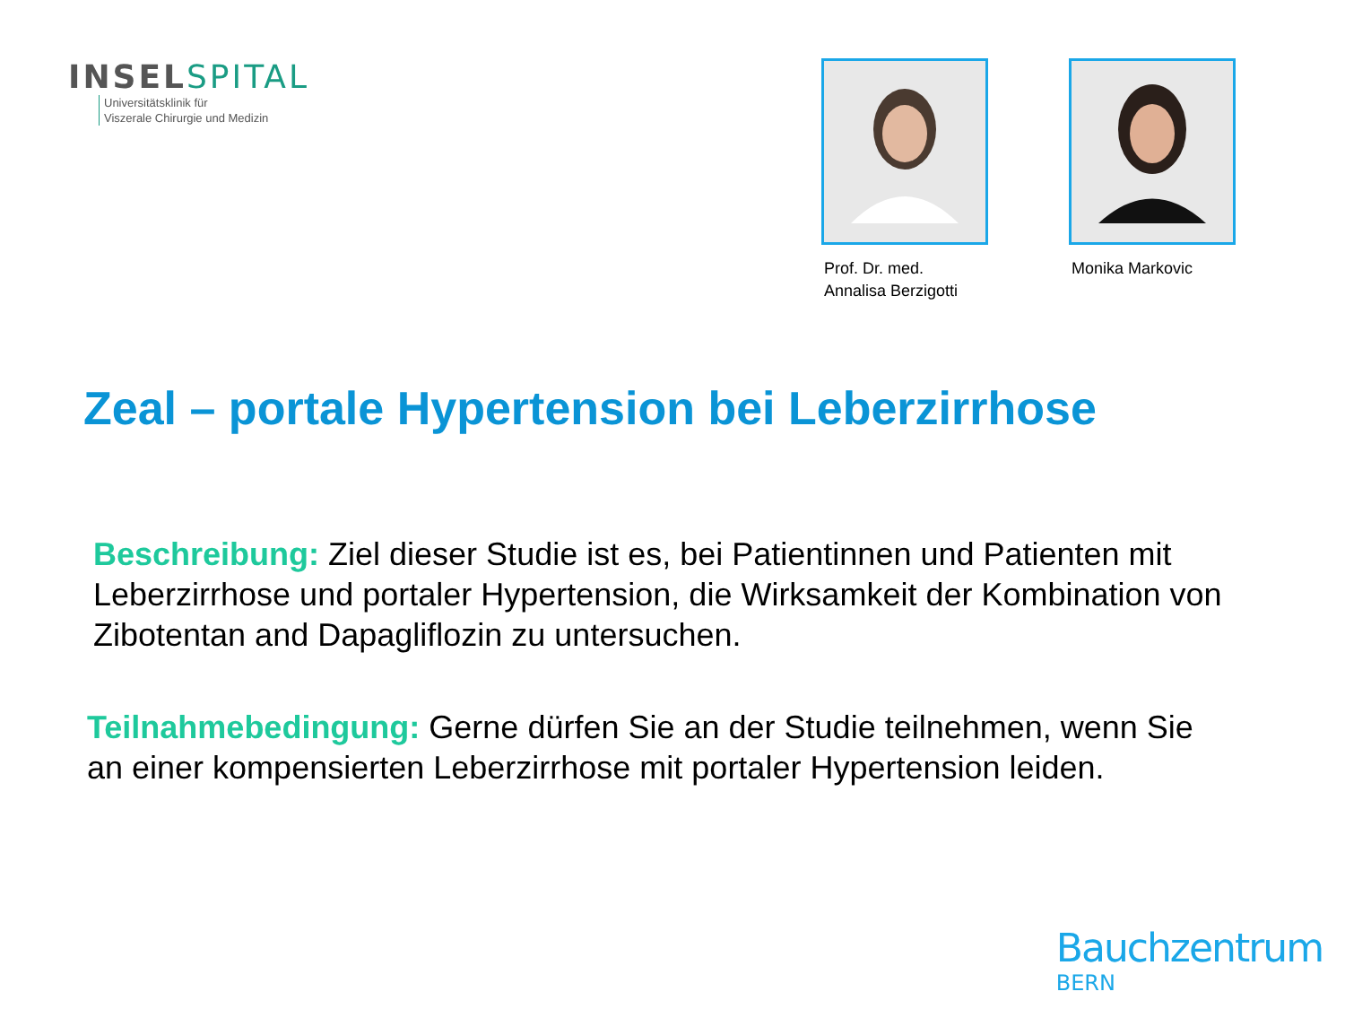INSELSPITAL
Universitätsklinik für
Viszerale Chirurgie und Medizin
Prof. Dr. med.
Annalisa Berzigotti
Monika Markovic
Zeal – portale Hypertension bei Leberzirrhose
Beschreibung: Ziel dieser Studie ist es, bei Patientinnen und Patienten mit Leberzirrhose und portaler Hypertension, die Wirksamkeit der Kombination von Zibotentan and Dapagliflozin zu untersuchen.
Teilnahmebedingung: Gerne dürfen Sie an der Studie teilnehmen, wenn Sie an einer kompensierten Leberzirrhose mit portaler Hypertension leiden.
Bauchzentrum
BERN